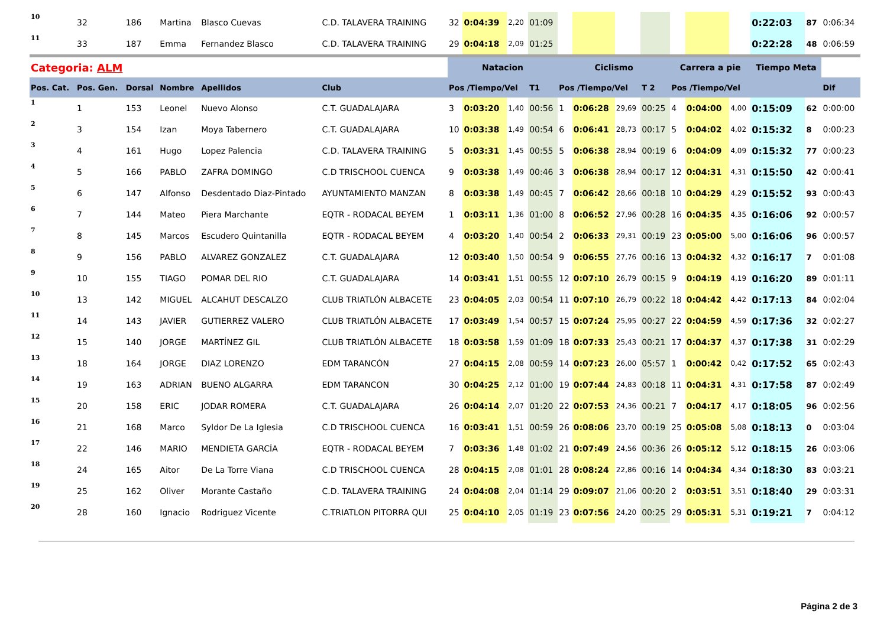| 10 | 32 | 186 | Martina | Blasco Cuevas | C.D. TALAVERA TRAINING | 32 | 0:04:39 | 2,20 | 01:09 | | | | | | | | 0:22:03 | 87 | 0:06:34 |
| 11 | 33 | 187 | Emma | Fernandez Blasco | C.D. TALAVERA TRAINING | 29 | 0:04:18 | 2,09 | 01:25 | | | | | | | | 0:22:28 | 48 | 0:06:59 |
| Categoria: ALM | | | | | | Natacion | | | | Ciclismo | | | | Carrera a pie | | | Tiempo Meta | | |
| Pos. Cat. | Pos. Gen. | Dorsal | Nombre | Apellidos | Club | Pos /Tiempo/Vel | | | T1 | Pos /Tiempo/Vel | | | T 2 | Pos /Tiempo/Vel | | | | | Dif |
| 1 | 1 | 153 | Leonel | Nuevo Alonso | C.T. GUADALAJARA | 3 | 0:03:20 | 1,40 | 00:56 | 1 | 0:06:28 | 29,69 | 00:25 | 4 | 0:04:00 | 4,00 | 0:15:09 | 62 | 0:00:00 |
| 2 | 3 | 154 | Izan | Moya Tabernero | C.T. GUADALAJARA | 10 | 0:03:38 | 1,49 | 00:54 | 6 | 0:06:41 | 28,73 | 00:17 | 5 | 0:04:02 | 4,02 | 0:15:32 | 8 | 0:00:23 |
| 3 | 4 | 161 | Hugo | Lopez Palencia | C.D. TALAVERA TRAINING | 5 | 0:03:31 | 1,45 | 00:55 | 5 | 0:06:38 | 28,94 | 00:19 | 6 | 0:04:09 | 4,09 | 0:15:32 | 77 | 0:00:23 |
| 4 | 5 | 166 | PABLO | ZAFRA DOMINGO | C.D TRISCHOOL CUENCA | 9 | 0:03:38 | 1,49 | 00:46 | 3 | 0:06:38 | 28,94 | 00:17 | 12 | 0:04:31 | 4,31 | 0:15:50 | 42 | 0:00:41 |
| 5 | 6 | 147 | Alfonso | Desdentado Diaz-Pintado | AYUNTAMIENTO MANZAN | 8 | 0:03:38 | 1,49 | 00:45 | 7 | 0:06:42 | 28,66 | 00:18 | 10 | 0:04:29 | 4,29 | 0:15:52 | 93 | 0:00:43 |
| 6 | 7 | 144 | Mateo | Piera Marchante | EQTR - RODACAL BEYEM | 1 | 0:03:11 | 1,36 | 01:00 | 8 | 0:06:52 | 27,96 | 00:28 | 16 | 0:04:35 | 4,35 | 0:16:06 | 92 | 0:00:57 |
| 7 | 8 | 145 | Marcos | Escudero Quintanilla | EQTR - RODACAL BEYEM | 4 | 0:03:20 | 1,40 | 00:54 | 2 | 0:06:33 | 29,31 | 00:19 | 23 | 0:05:00 | 5,00 | 0:16:06 | 96 | 0:00:57 |
| 8 | 9 | 156 | PABLO | ALVAREZ GONZALEZ | C.T. GUADALAJARA | 12 | 0:03:40 | 1,50 | 00:54 | 9 | 0:06:55 | 27,76 | 00:16 | 13 | 0:04:32 | 4,32 | 0:16:17 | 7 | 0:01:08 |
| 9 | 10 | 155 | TIAGO | POMAR DEL RIO | C.T. GUADALAJARA | 14 | 0:03:41 | 1,51 | 00:55 | 12 | 0:07:10 | 26,79 | 00:15 | 9 | 0:04:19 | 4,19 | 0:16:20 | 89 | 0:01:11 |
| 10 | 13 | 142 | MIGUEL | ALCAHUT DESCALZO | CLUB TRIATLÓN ALBACETE | 23 | 0:04:05 | 2,03 | 00:54 | 11 | 0:07:10 | 26,79 | 00:22 | 18 | 0:04:42 | 4,42 | 0:17:13 | 84 | 0:02:04 |
| 11 | 14 | 143 | JAVIER | GUTIERREZ VALERO | CLUB TRIATLÓN ALBACETE | 17 | 0:03:49 | 1,54 | 00:57 | 15 | 0:07:24 | 25,95 | 00:27 | 22 | 0:04:59 | 4,59 | 0:17:36 | 32 | 0:02:27 |
| 12 | 15 | 140 | JORGE | MARTÍNEZ GIL | CLUB TRIATLÓN ALBACETE | 18 | 0:03:58 | 1,59 | 01:09 | 18 | 0:07:33 | 25,43 | 00:21 | 17 | 0:04:37 | 4,37 | 0:17:38 | 31 | 0:02:29 |
| 13 | 18 | 164 | JORGE | DIAZ LORENZO | EDM TARANCÓN | 27 | 0:04:15 | 2,08 | 00:59 | 14 | 0:07:23 | 26,00 | 05:57 | 1 | 0:00:42 | 0,42 | 0:17:52 | 65 | 0:02:43 |
| 14 | 19 | 163 | ADRIAN | BUENO ALGARRA | EDM TARANCON | 30 | 0:04:25 | 2,12 | 01:00 | 19 | 0:07:44 | 24,83 | 00:18 | 11 | 0:04:31 | 4,31 | 0:17:58 | 87 | 0:02:49 |
| 15 | 20 | 158 | ERIC | JODAR ROMERA | C.T. GUADALAJARA | 26 | 0:04:14 | 2,07 | 01:20 | 22 | 0:07:53 | 24,36 | 00:21 | 7 | 0:04:17 | 4,17 | 0:18:05 | 96 | 0:02:56 |
| 16 | 21 | 168 | Marco | Syldor De La Iglesia | C.D TRISCHOOL CUENCA | 16 | 0:03:41 | 1,51 | 00:59 | 26 | 0:08:06 | 23,70 | 00:19 | 25 | 0:05:08 | 5,08 | 0:18:13 | 0 | 0:03:04 |
| 17 | 22 | 146 | MARIO | MENDIETA GARCÍA | EQTR - RODACAL BEYEM | 7 | 0:03:36 | 1,48 | 01:02 | 21 | 0:07:49 | 24,56 | 00:36 | 26 | 0:05:12 | 5,12 | 0:18:15 | 26 | 0:03:06 |
| 18 | 24 | 165 | Aitor | De La Torre Viana | C.D TRISCHOOL CUENCA | 28 | 0:04:15 | 2,08 | 01:01 | 28 | 0:08:24 | 22,86 | 00:16 | 14 | 0:04:34 | 4,34 | 0:18:30 | 83 | 0:03:21 |
| 19 | 25 | 162 | Oliver | Morante Castaño | C.D. TALAVERA TRAINING | 24 | 0:04:08 | 2,04 | 01:14 | 29 | 0:09:07 | 21,06 | 00:20 | 2 | 0:03:51 | 3,51 | 0:18:40 | 29 | 0:03:31 |
| 20 | 28 | 160 | Ignacio | Rodriguez Vicente | C.TRIATLON PITORRA QUI | 25 | 0:04:10 | 2,05 | 01:19 | 23 | 0:07:56 | 24,20 | 00:25 | 29 | 0:05:31 | 5,31 | 0:19:21 | 7 | 0:04:12 |
Página 2 de 3